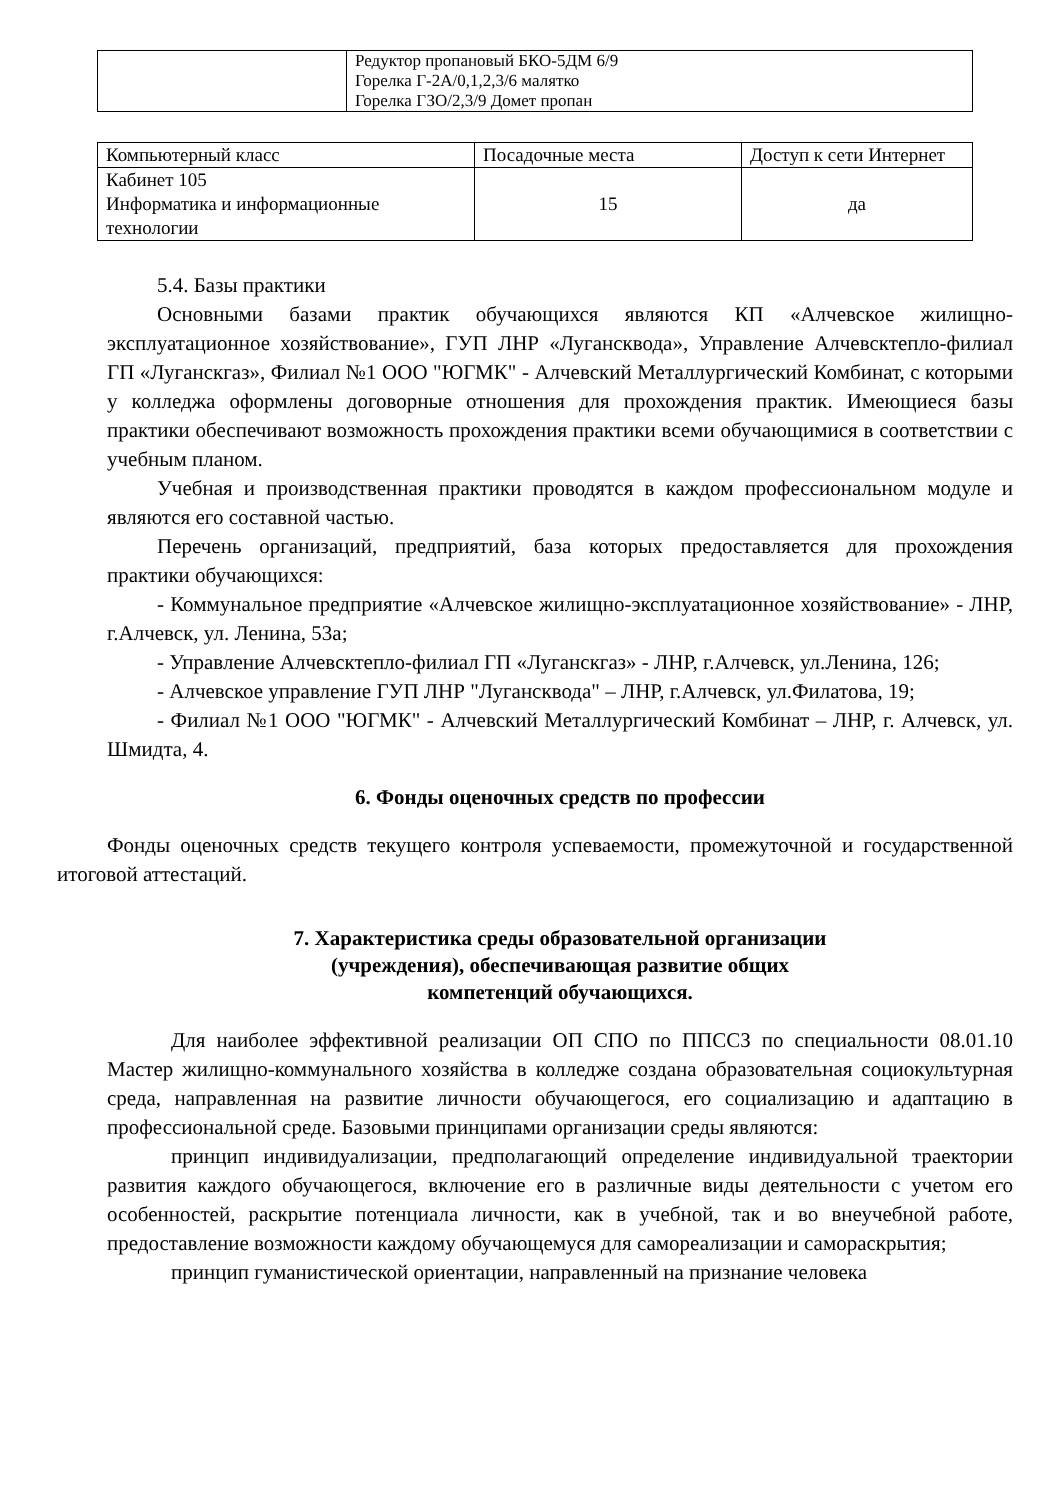| | Редуктор пропановый БКО-5ДМ 6/9 Горелка Г-2А/0,1,2,3/6 малятко Горелка ГЗО/2,3/9 Домет пропан |
| Компьютерный класс | Посадочные места | Доступ к сети Интернет |
| Кабинет 105 Информатика и информационные технологии | 15 | да |
5.4. Базы практики
Основными базами практик обучающихся являются КП «Алчевское жилищно-эксплуатационное хозяйствование», ГУП ЛНР «Луганскводa», Управление Алчевсктепло-филиал ГП «Луганскгаз», Филиал №1 ООО "ЮГМК" - Алчевский Металлургический Комбинат, с которыми у колледжа оформлены договорные отношения для прохождения практик. Имеющиеся базы практики обеспечивают возможность прохождения практики всеми обучающимися в соответствии с учебным планом.
Учебная и производственная практики проводятся в каждом профессиональном модуле и являются его составной частью.
Перечень организаций, предприятий, база которых предоставляется для прохождения практики обучающихся:
- Коммунальное предприятие «Алчевское жилищно-эксплуатационное хозяйствование» - ЛНР, г.Алчевск, ул. Ленина, 53а;
- Управление Алчевсктепло-филиал ГП «Луганскгаз» - ЛНР, г.Алчевск, ул.Ленина, 126;
- Алчевское управление ГУП ЛНР "Луганскводa" – ЛНР, г.Алчевск, ул.Филатова, 19;
- Филиал №1 ООО "ЮГМК" - Алчевский Металлургический Комбинат – ЛНР, г. Алчевск, ул. Шмидта, 4.
6. Фонды оценочных средств по профессии
Фонды оценочных средств текущего контроля успеваемости, промежуточной и государственной итоговой аттестаций.
7. Характеристика среды образовательной организации
(учреждения), обеспечивающая развитие общих
компетенций обучающихся.
Для наиболее эффективной реализации ОП СПО по ППССЗ по специальности 08.01.10 Мастер жилищно-коммунального хозяйства в колледже создана образовательная социокультурная среда, направленная на развитие личности обучающегося, его социализацию и адаптацию в профессиональной среде. Базовыми принципами организации среды являются:
принцип индивидуализации, предполагающий определение индивидуальной траектории развития каждого обучающегося, включение его в различные виды деятельности с учетом его особенностей, раскрытие потенциала личности, как в учебной, так и во внеучебной работе, предоставление возможности каждому обучающемуся для самореализации и самораскрытия;
принцип гуманистической ориентации, направленный на признание человека